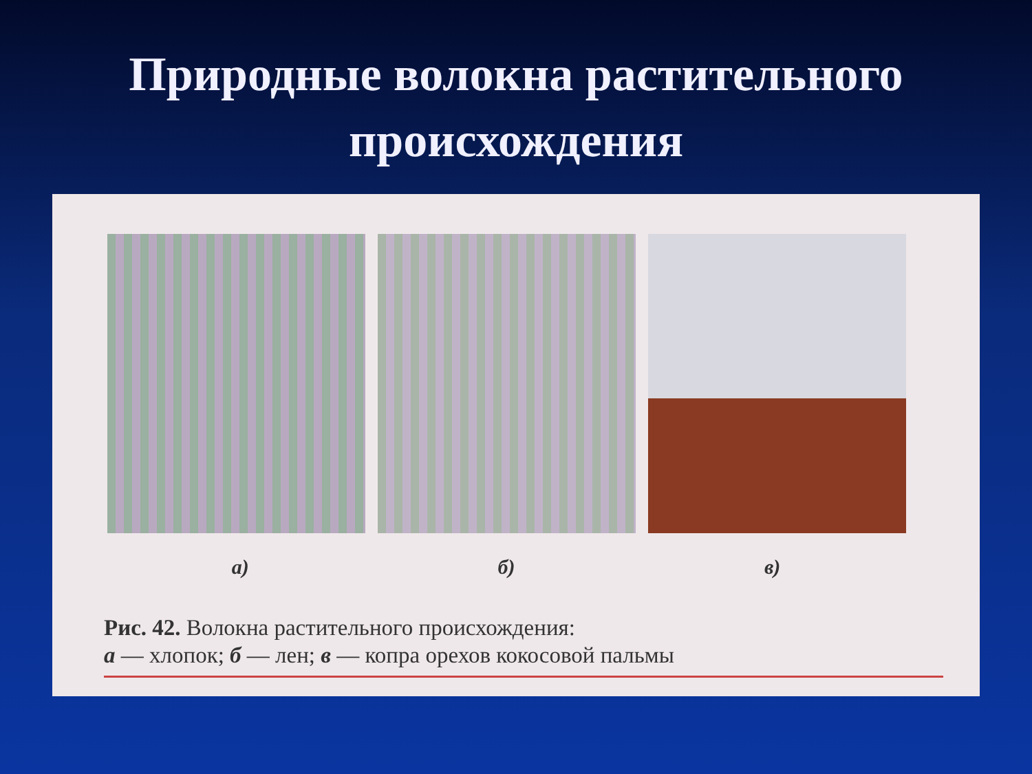Природные волокна растительного
происхождения
а) б) в)
Рис. 42. Волокна растительного происхождения:
а — хлопок; б — лен; в — копра орехов кокосовой пальмы